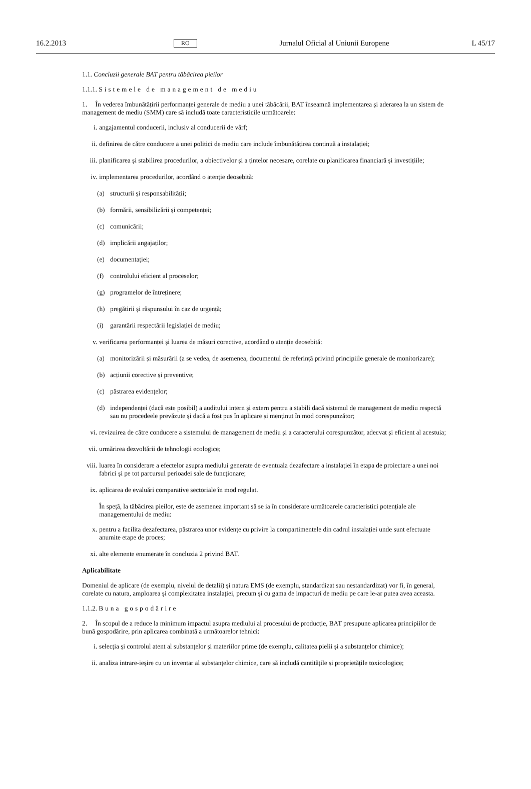16.2.2013 RO Jurnalul Oficial al Uniunii Europene L 45/17
1.1. Concluzii generale BAT pentru tăbăcirea pieilor
1.1.1. Sistemele de management de mediu
1. În vederea îmbunătățirii performanței generale de mediu a unei tăbăcării, BAT înseamnă implementarea și aderarea la un sistem de management de mediu (SMM) care să includă toate caracteristicile următoarele:
i. angajamentul conducerii, inclusiv al conducerii de vârf;
ii. definirea de către conducere a unei politici de mediu care include îmbunătățirea continuă a instalației;
iii. planificarea și stabilirea procedurilor, a obiectivelor și a țintelor necesare, corelate cu planificarea financiară și investițiile;
iv. implementarea procedurilor, acordând o atenție deosebită:
(a) structurii și responsabilității;
(b) formării, sensibilizării și competenței;
(c) comunicării;
(d) implicării angajaților;
(e) documentației;
(f) controlului eficient al proceselor;
(g) programelor de întreținere;
(h) pregătirii și răspunsului în caz de urgență;
(i) garantării respectării legislației de mediu;
v. verificarea performanței și luarea de măsuri corective, acordând o atenție deosebită:
(a) monitorizării și măsurării (a se vedea, de asemenea, documentul de referință privind principiile generale de monitorizare);
(b) acțiunii corective și preventive;
(c) păstrarea evidențelor;
(d) independenței (dacă este posibil) a auditului intern și extern pentru a stabili dacă sistemul de management de mediu respectă sau nu procedeele prevăzute și dacă a fost pus în aplicare și menținut în mod corespunzător;
vi. revizuirea de către conducere a sistemului de management de mediu și a caracterului corespunzător, adecvat și eficient al acestuia;
vii. urmărirea dezvoltării de tehnologii ecologice;
viii. luarea în considerare a efectelor asupra mediului generate de eventuala dezafectare a instalației în etapa de proiectare a unei noi fabrici și pe tot parcursul perioadei sale de funcționare;
ix. aplicarea de evaluări comparative sectoriale în mod regulat.
În speță, la tăbăcirea pieilor, este de asemenea important să se ia în considerare următoarele caracteristici potențiale ale managementului de mediu:
x. pentru a facilita dezafectarea, păstrarea unor evidențe cu privire la compartimentele din cadrul instalației unde sunt efectuate anumite etape de proces;
xi. alte elemente enumerate în concluzia 2 privind BAT.
Aplicabilitate
Domeniul de aplicare (de exemplu, nivelul de detalii) și natura EMS (de exemplu, standardizat sau nestandardizat) vor fi, în general, corelate cu natura, amploarea și complexitatea instalației, precum și cu gama de impacturi de mediu pe care le-ar putea avea aceasta.
1.1.2. Buna gospodărire
2. În scopul de a reduce la minimum impactul asupra mediului al procesului de producție, BAT presupune aplicarea principiilor de bună gospodărire, prin aplicarea combinată a următoarelor tehnici:
i. selecția și controlul atent al substanțelor și materiilor prime (de exemplu, calitatea pielii și a substanțelor chimice);
ii. analiza intrare-ieșire cu un inventar al substanțelor chimice, care să includă cantitățile și proprietățile toxicologice;